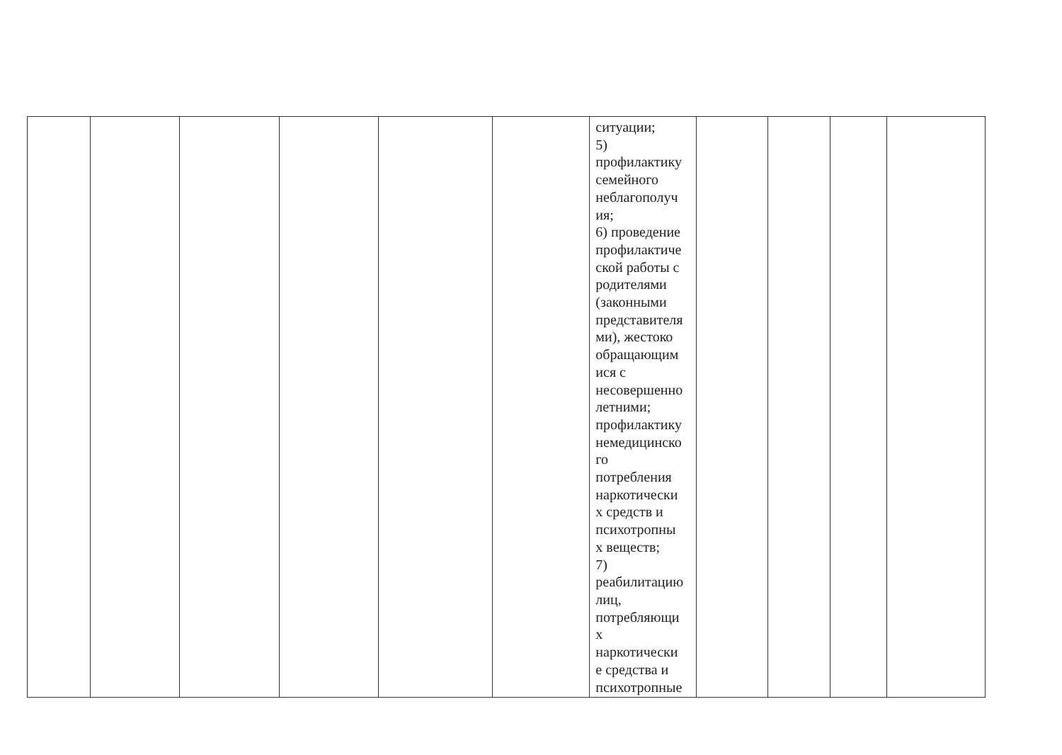| | | | | | | ситуации; 5) профилактику семейного неблагополуч ия; 6) проведение профилактиче ской работы с родителями (законными представителя ми), жестоко обращающим ися с несовершенно летними; профилактику немедицинско го потребления наркотически х средств и психотропны х веществ; 7) реабилитацию лиц, потребляющи х наркотически е средства и психотропные | | | | |